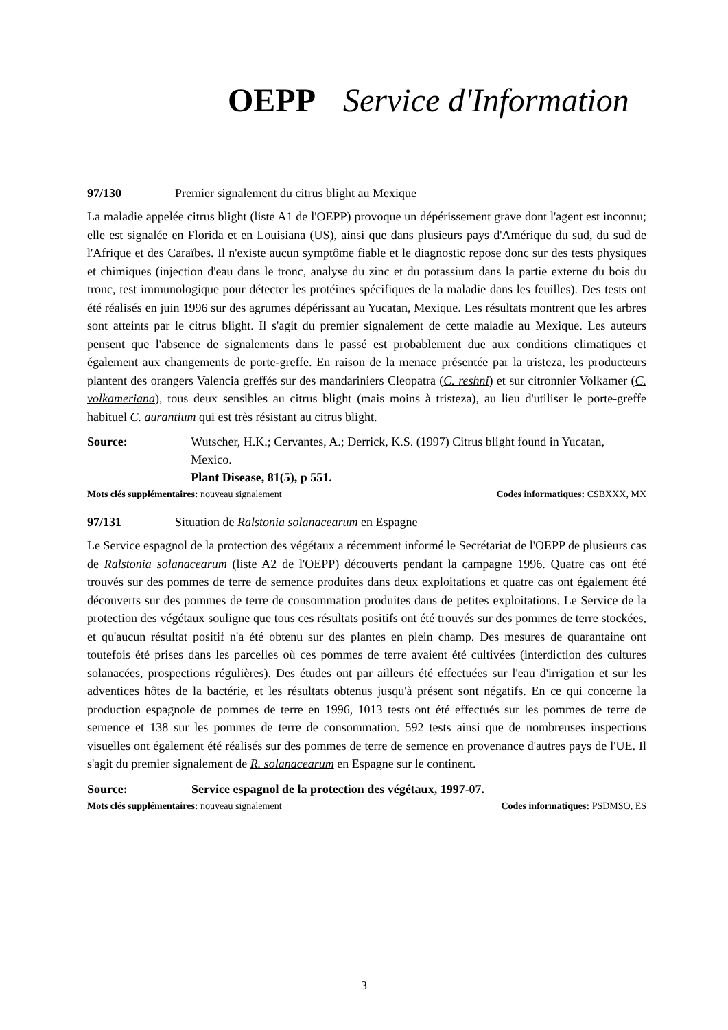OEPP Service d'Information
97/130 Premier signalement du citrus blight au Mexique
La maladie appelée citrus blight (liste A1 de l'OEPP) provoque un dépérissement grave dont l'agent est inconnu; elle est signalée en Florida et en Louisiana (US), ainsi que dans plusieurs pays d'Amérique du sud, du sud de l'Afrique et des Caraïbes. Il n'existe aucun symptôme fiable et le diagnostic repose donc sur des tests physiques et chimiques (injection d'eau dans le tronc, analyse du zinc et du potassium dans la partie externe du bois du tronc, test immunologique pour détecter les protéines spécifiques de la maladie dans les feuilles). Des tests ont été réalisés en juin 1996 sur des agrumes dépérissant au Yucatan, Mexique. Les résultats montrent que les arbres sont atteints par le citrus blight. Il s'agit du premier signalement de cette maladie au Mexique. Les auteurs pensent que l'absence de signalements dans le passé est probablement due aux conditions climatiques et également aux changements de porte-greffe. En raison de la menace présentée par la tristeza, les producteurs plantent des orangers Valencia greffés sur des mandariniers Cleopatra (C. reshni) et sur citronnier Volkamer (C. volkameriana), tous deux sensibles au citrus blight (mais moins à tristeza), au lieu d'utiliser le porte-greffe habituel C. aurantium qui est très résistant au citrus blight.
Source: Wutscher, H.K.; Cervantes, A.; Derrick, K.S. (1997) Citrus blight found in Yucatan, Mexico.
Plant Disease, 81(5), p 551.
Mots clés supplémentaires: nouveau signalement Codes informatiques: CSBXXX, MX
97/131 Situation de Ralstonia solanacearum en Espagne
Le Service espagnol de la protection des végétaux a récemment informé le Secrétariat de l'OEPP de plusieurs cas de Ralstonia solanacearum (liste A2 de l'OEPP) découverts pendant la campagne 1996. Quatre cas ont été trouvés sur des pommes de terre de semence produites dans deux exploitations et quatre cas ont également été découverts sur des pommes de terre de consommation produites dans de petites exploitations. Le Service de la protection des végétaux souligne que tous ces résultats positifs ont été trouvés sur des pommes de terre stockées, et qu'aucun résultat positif n'a été obtenu sur des plantes en plein champ. Des mesures de quarantaine ont toutefois été prises dans les parcelles où ces pommes de terre avaient été cultivées (interdiction des cultures solanacées, prospections régulières). Des études ont par ailleurs été effectuées sur l'eau d'irrigation et sur les adventices hôtes de la bactérie, et les résultats obtenus jusqu'à présent sont négatifs. En ce qui concerne la production espagnole de pommes de terre en 1996, 1013 tests ont été effectués sur les pommes de terre de semence et 138 sur les pommes de terre de consommation. 592 tests ainsi que de nombreuses inspections visuelles ont également été réalisés sur des pommes de terre de semence en provenance d'autres pays de l'UE. Il s'agit du premier signalement de R. solanacearum en Espagne sur le continent.
Source: Service espagnol de la protection des végétaux, 1997-07.
Mots clés supplémentaires: nouveau signalement Codes informatiques: PSDMSO, ES
3